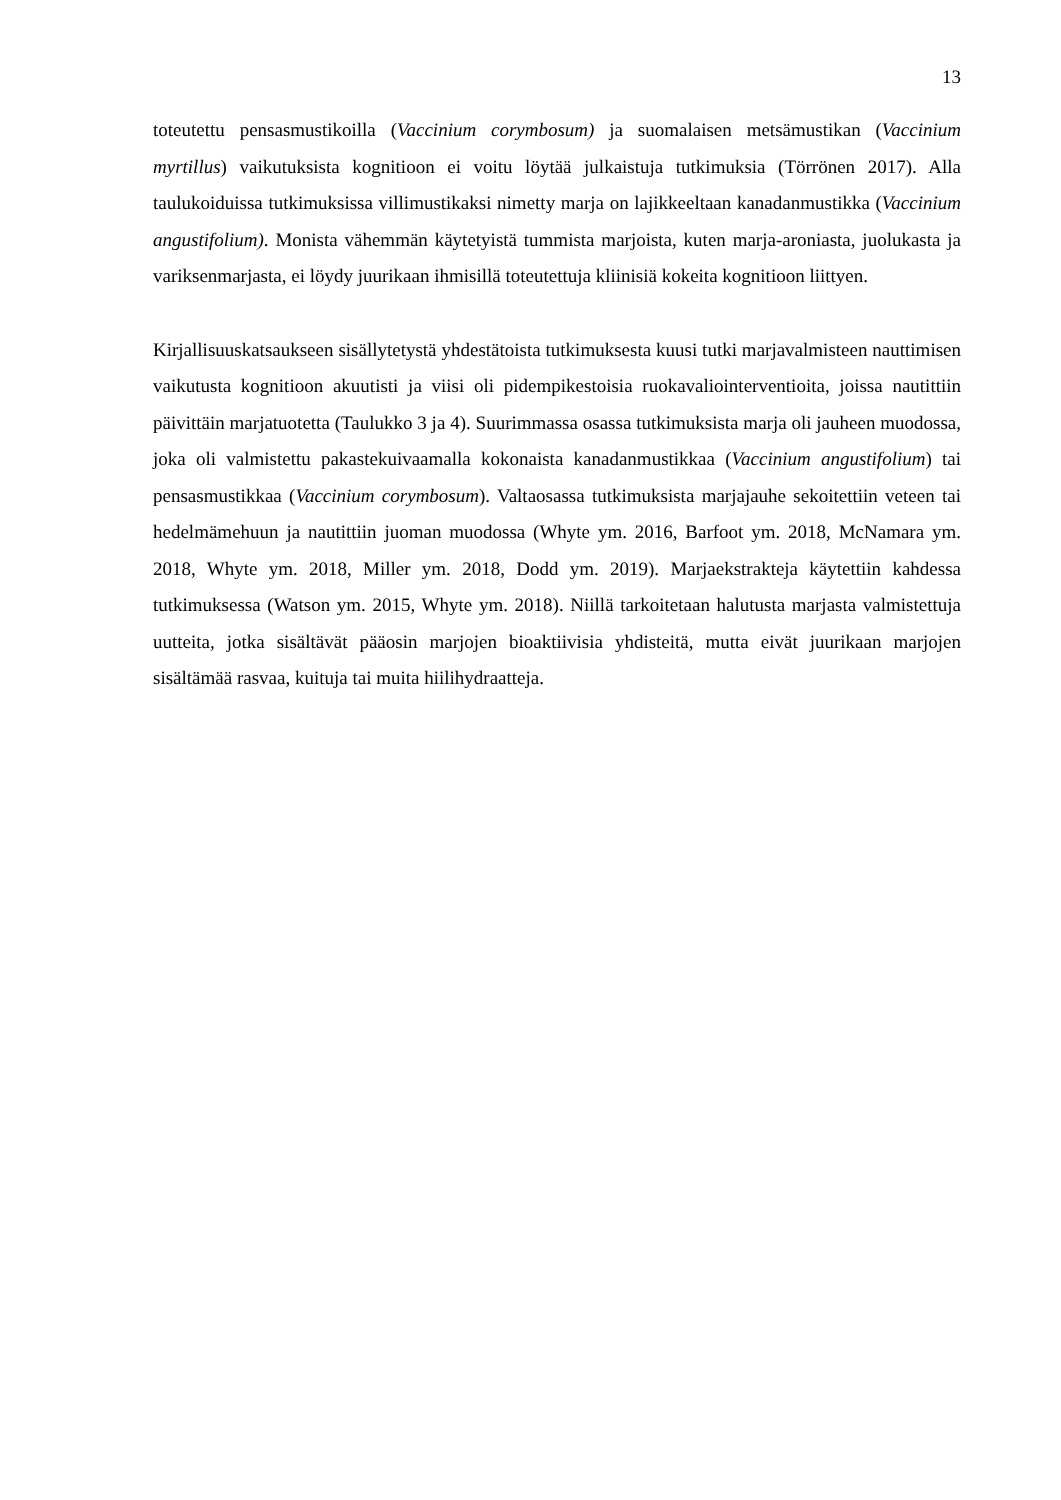13
toteutettu pensasmustikoilla (Vaccinium corymbosum) ja suomalaisen metsämustikan (Vaccinium myrtillus) vaikutuksista kognitioon ei voitu löytää julkaistuja tutkimuksia (Törrönen 2017). Alla taulukoiduissa tutkimuksissa villimustikaksi nimetty marja on lajikkeeltaan kanadanmustikka (Vaccinium angustifolium). Monista vähemmän käytetyistä tummista marjoista, kuten marja-aroniasta, juolukasta ja variksenmarjasta, ei löydy juurikaan ihmisillä toteutettuja kliinisiä kokeita kognitioon liittyen.
Kirjallisuuskatsaukseen sisällytetystä yhdestätoista tutkimuksesta kuusi tutki marjavalmisteen nauttimisen vaikutusta kognitioon akuutisti ja viisi oli pidempikestoisia ruokavaliointerventioita, joissa nautittiin päivittäin marjatuotetta (Taulukko 3 ja 4). Suurimmassa osassa tutkimuksista marja oli jauheen muodossa, joka oli valmistettu pakastekuivaamalla kokonaista kanadanmustikkaa (Vaccinium angustifolium) tai pensasmustikkaa (Vaccinium corymbosum). Valtaosassa tutkimuksista marjajauhe sekoitettiin veteen tai hedelmämehuun ja nautittiin juoman muodossa (Whyte ym. 2016, Barfoot ym. 2018, McNamara ym. 2018, Whyte ym. 2018, Miller ym. 2018, Dodd ym. 2019). Marjaekstrakteja käytettiin kahdessa tutkimuksessa (Watson ym. 2015, Whyte ym. 2018). Niillä tarkoitetaan halutusta marjasta valmistettuja uutteita, jotka sisältävät pääosin marjojen bioaktiivisia yhdisteitä, mutta eivät juurikaan marjojen sisältämää rasvaa, kuituja tai muita hiilihydraatteja.